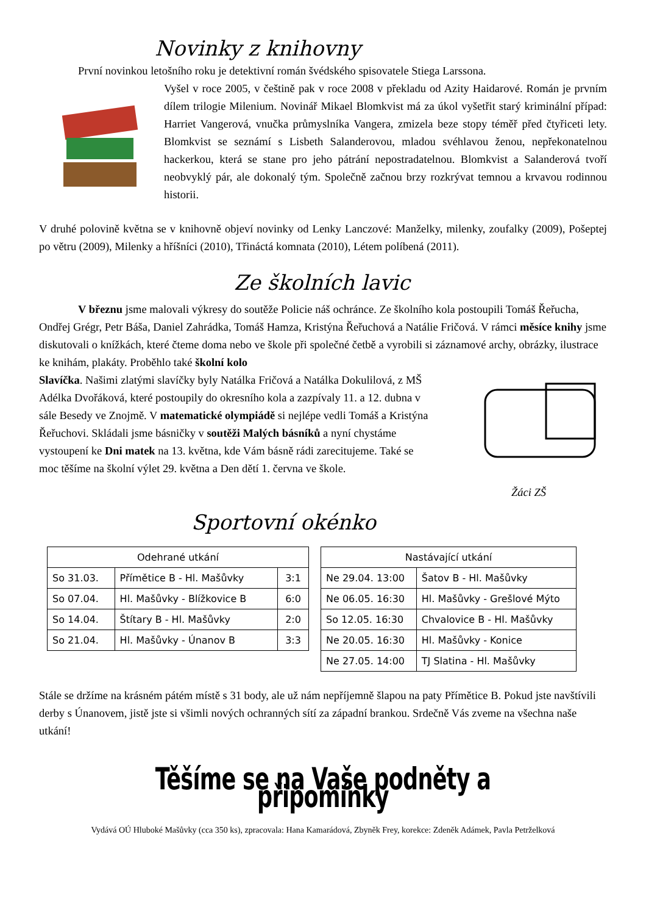Novinky z knihovny
První novinkou letošního roku je detektivní román švédského spisovatele Stiega Larssona.
Vyšel v roce 2005, v češtině pak v roce 2008 v překladu od Azity Haidarové. Román je prvním dílem trilogie Milenium. Novinář Mikael Blomkvist má za úkol vyšetřit starý kriminální případ: Harriet Vangerová, vnučka průmyslníka Vangera, zmizela beze stopy téměř před čtyřiceti lety. Blomkvist se seznámí s Lisbeth Salanderovou, mladou svéhlavou ženou, nepřekonatelnou hackerkou, která se stane pro jeho pátrání nepostradatelnou. Blomkvist a Salanderová tvoří neobvyklý pár, ale dokonalý tým. Společně začnou brzy rozkrývat temnou a krvavou rodinnou historii.
V druhé polovině května se v knihovně objeví novinky od Lenky Lanczové: Manželky, milenky, zoufalky (2009), Pošeptej po větru (2009), Milenky a hříšníci (2010), Třináctá komnata (2010), Létem políbená (2011).
Ze školních lavic
V březnu jsme malovali výkresy do soutěže Policie náš ochránce. Ze školního kola postoupili Tomáš Řeřucha, Ondřej Grégr, Petr Báša, Daniel Zahrádka, Tomáš Hamza, Kristýna Řeřuchová a Natálie Fričová. V rámci měsíce knihy jsme diskutovali o knížkách, které čteme doma nebo ve škole při společné četbě a vyrobili si záznamové archy, obrázky, ilustrace ke knihám, plakáty. Proběhlo také školní kolo
Slavíčka. Našimi zlatými slavíčky byly Natálka Fričová a Natálka Dokulilová, z MŠ Adélka Dvořáková, které postoupily do okresního kola a zazpívaly 11. a 12. dubna v sále Besedy ve Znojmě. V matematické olympiádě si nejlépe vedli Tomáš a Kristýna Řeřuchovi. Skládali jsme básničky v soutěži Malých básníků a nyní chystáme vystoupení ke Dni matek na 13. května, kde Vám básně rádi zarecitujeme. Také se moc těšíme na školní výlet 29. května a Den dětí 1. června ve škole.
Žáci ZŠ
Sportovní okénko
| Odehrané utkání | | |
| --- | --- | --- |
| So 31.03. | Přímětice B - Hl. Mašůvky | 3:1 |
| So 07.04. | Hl. Mašůvky - Blížkovice B | 6:0 |
| So 14.04. | Štítary B - Hl. Mašůvky | 2:0 |
| So 21.04. | Hl. Mašůvky - Únanov B | 3:3 |
| Nastávající utkání | |
| --- | --- |
| Ne 29.04. 13:00 | Šatov B - Hl. Mašůvky |
| Ne 06.05. 16:30 | Hl. Mašůvky - Grešlové Mýto |
| So 12.05. 16:30 | Chvalovice B - Hl. Mašůvky |
| Ne 20.05. 16:30 | Hl. Mašůvky - Konice |
| Ne 27.05. 14:00 | TJ Slatina - Hl. Mašůvky |
Stále se držíme na krásném pátém místě s 31 body, ale už nám nepříjemně šlapou na paty Přímětice B. Pokud jste navštívili derby s Únanovem, jistě jste si všimli nových ochranných sítí za západní brankou. Srdečně Vás zveme na všechna naše utkání!
Těšíme se na Vaše podněty a připomínky
Vydává OÚ Hluboké Mašůvky (cca 350 ks), zpracovala: Hana Kamarádová, Zbyněk Frey, korekce: Zdeněk Adámek, Pavla Petrželková